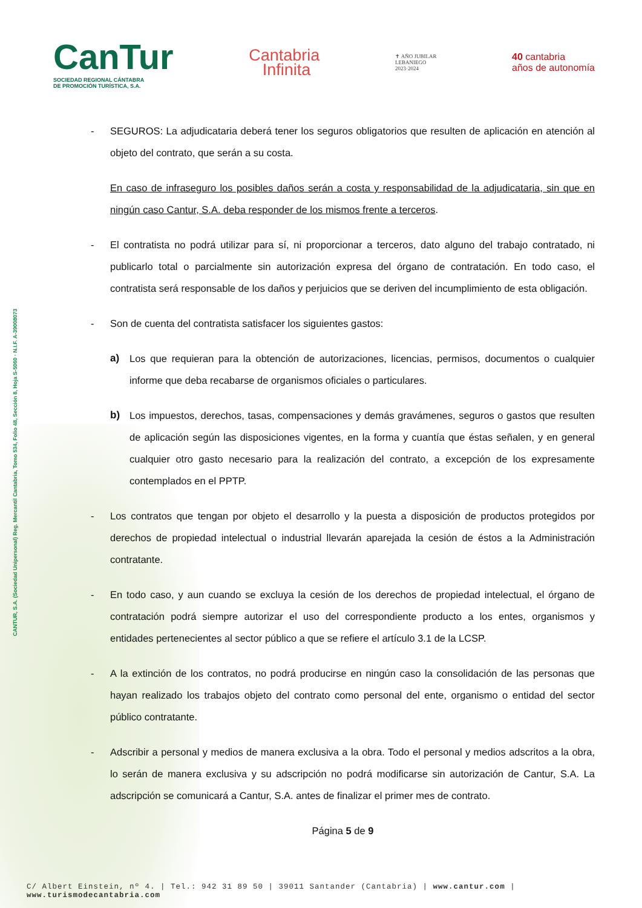CANTUR, S.A. (Sociedad Unipersonal) Reg. Mercantil Cantabria, Tomo 534, Folio 48, Sección 8, Hoja S-5060 · N.I.F. A-39008073
CanTur
SOCIEDAD REGIONAL CÁNTABRA
DE PROMOCIÓN TURÍSTICA, S.A.
Cantabria
Infinita
✝ AÑO JUBILAR
LEBANIEGO
2023·2024
40 cantabria
años de autonomía
- SEGUROS: La adjudicataria deberá tener los seguros obligatorios que resulten de aplicación en atención al objeto del contrato, que serán a su costa.
En caso de infraseguro los posibles daños serán a costa y responsabilidad de la adjudicataria, sin que en ningún caso Cantur, S.A. deba responder de los mismos frente a terceros.
- El contratista no podrá utilizar para sí, ni proporcionar a terceros, dato alguno del trabajo contratado, ni publicarlo total o parcialmente sin autorización expresa del órgano de contratación. En todo caso, el contratista será responsable de los daños y perjuicios que se deriven del incumplimiento de esta obligación.
- Son de cuenta del contratista satisfacer los siguientes gastos:
a) Los que requieran para la obtención de autorizaciones, licencias, permisos, documentos o cualquier informe que deba recabarse de organismos oficiales o particulares.
b) Los impuestos, derechos, tasas, compensaciones y demás gravámenes, seguros o gastos que resulten de aplicación según las disposiciones vigentes, en la forma y cuantía que éstas señalen, y en general cualquier otro gasto necesario para la realización del contrato, a excepción de los expresamente contemplados en el PPTP.
- Los contratos que tengan por objeto el desarrollo y la puesta a disposición de productos protegidos por derechos de propiedad intelectual o industrial llevarán aparejada la cesión de éstos a la Administración contratante.
- En todo caso, y aun cuando se excluya la cesión de los derechos de propiedad intelectual, el órgano de contratación podrá siempre autorizar el uso del correspondiente producto a los entes, organismos y entidades pertenecientes al sector público a que se refiere el artículo 3.1 de la LCSP.
- A la extinción de los contratos, no podrá producirse en ningún caso la consolidación de las personas que hayan realizado los trabajos objeto del contrato como personal del ente, organismo o entidad del sector público contratante.
- Adscribir a personal y medios de manera exclusiva a la obra. Todo el personal y medios adscritos a la obra, lo serán de manera exclusiva y su adscripción no podrá modificarse sin autorización de Cantur, S.A. La adscripción se comunicará a Cantur, S.A. antes de finalizar el primer mes de contrato.
Página 5 de 9
C/ Albert Einstein, nº 4. | Tel.: 942 31 89 50 | 39011 Santander (Cantabria) | www.cantur.com | www.turismodecantabria.com